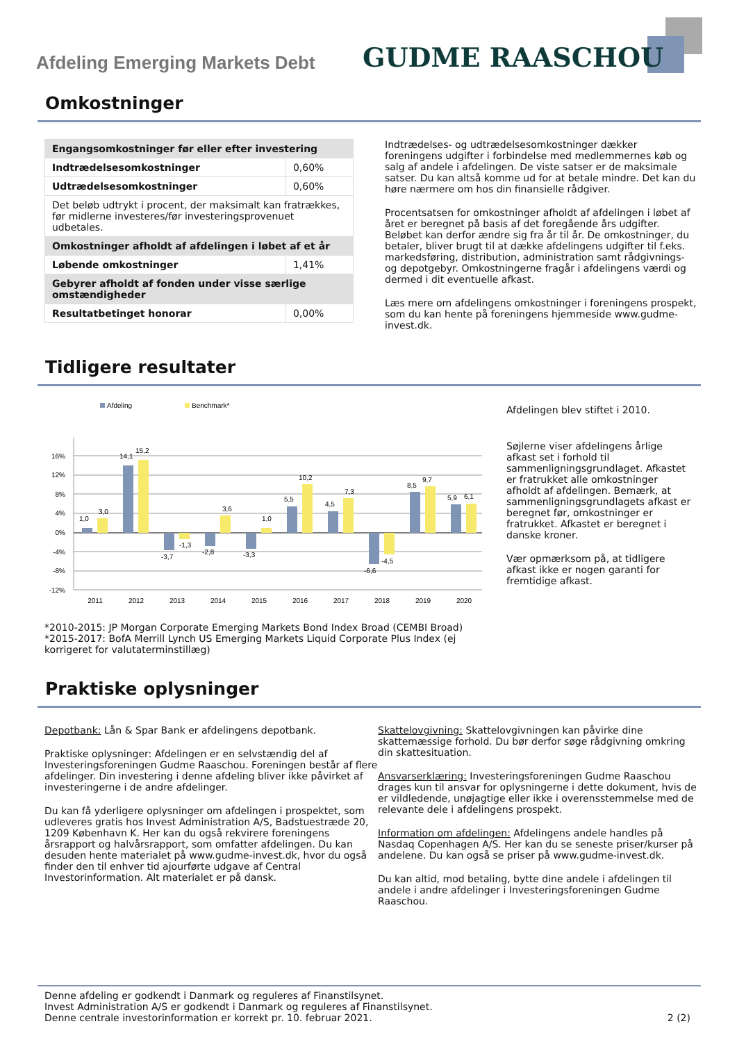Afdeling Emerging Markets Debt GUDME RAASCHOU
Omkostninger
| Engangsomkostninger før eller efter investering | |
| --- | --- |
| Indtrædelsesomkostninger | 0,60% |
| Udtrædelsesomkostninger | 0,60% |
| Det beløb udtrykt i procent, der maksimalt kan fratrækkes, før midlerne investeres/før investeringsprovenuet udbetales. | |
| Omkostninger afholdt af afdelingen i løbet af et år | |
| Løbende omkostninger | 1,41% |
| Gebyrer afholdt af fonden under visse særlige omstændigheder | |
| Resultatbetinget honorar | 0,00% |
Indtrædelses- og udtrædelsesomkostninger dækker foreningens udgifter i forbindelse med medlemmernes køb og salg af andele i afdelingen. De viste satser er de maksimale satser. Du kan altså komme ud for at betale mindre. Det kan du høre nærmere om hos din finansielle rådgiver.
Procentsatsen for omkostninger afholdt af afdelingen i løbet af året er beregnet på basis af det foregående års udgifter. Beløbet kan derfor ændre sig fra år til år. De omkostninger, du betaler, bliver brugt til at dække afdelingens udgifter til f.eks. markedsføring, distribution, administration samt rådgivnings- og depotgebyr. Omkostningerne fragår i afdelingens værdi og dermed i dit eventuelle afkast.
Læs mere om afdelingens omkostninger i foreningens prospekt, som du kan hente på foreningens hjemmeside www.gudme-invest.dk.
Tidligere resultater
Afdeling
Benchmark*
16%
12%
8%
4%
0%
-4%
-8%
-12%
1,0
3,0
14,1
15,2
-3,7
-1,3
-2,8
3,6
-3,3
1,0
5,5
10,2
4,5
7,3
-6,6
-4,5
8,5
9,7
5,9
6,1
2011
2012
2013
2014
2015
2016
2017
2018
2019
2020
*2010-2015: JP Morgan Corporate Emerging Markets Bond Index Broad (CEMBI Broad)
*2015-2017: BofA Merrill Lynch US Emerging Markets Liquid Corporate Plus Index (ej korrigeret for valutaterminstillæg)
Afdelingen blev stiftet i 2010.
Søjlerne viser afdelingens årlige afkast set i forhold til sammenligningsgrundlaget. Afkastet er fratrukket alle omkostninger afholdt af afdelingen. Bemærk, at sammenligningsgrundlagets afkast er beregnet før, omkostninger er fratrukket. Afkastet er beregnet i danske kroner.
Vær opmærksom på, at tidligere afkast ikke er nogen garanti for fremtidige afkast.
Praktiske oplysninger
Depotbank: Lån & Spar Bank er afdelingens depotbank.
Praktiske oplysninger: Afdelingen er en selvstændig del af Investeringsforeningen Gudme Raaschou. Foreningen består af flere afdelinger. Din investering i denne afdeling bliver ikke påvirket af investeringerne i de andre afdelinger.
Du kan få yderligere oplysninger om afdelingen i prospektet, som udleveres gratis hos Invest Administration A/S, Badstuestræde 20, 1209 København K. Her kan du også rekvirere foreningens årsrapport og halvårsrapport, som omfatter afdelingen. Du kan desuden hente materialet på www.gudme-invest.dk, hvor du også finder den til enhver tid ajourførte udgave af Central Investorinformation. Alt materialet er på dansk.
Skattelovgivning: Skattelovgivningen kan påvirke dine skattemæssige forhold. Du bør derfor søge rådgivning omkring din skattesituation.
Ansvarserklæring: Investeringsforeningen Gudme Raaschou drages kun til ansvar for oplysningerne i dette dokument, hvis de er vildledende, unøjagtige eller ikke i overensstemmelse med de relevante dele i afdelingens prospekt.
Information om afdelingen: Afdelingens andele handles på Nasdaq Copenhagen A/S. Her kan du se seneste priser/kurser på andelene. Du kan også se priser på www.gudme-invest.dk.
Du kan altid, mod betaling, bytte dine andele i afdelingen til andele i andre afdelinger i Investeringsforeningen Gudme Raaschou.
Denne afdeling er godkendt i Danmark og reguleres af Finanstilsynet.
Invest Administration A/S er godkendt i Danmark og reguleres af Finanstilsynet.
Denne centrale investorinformation er korrekt pr. 10. februar 2021.
2 (2)